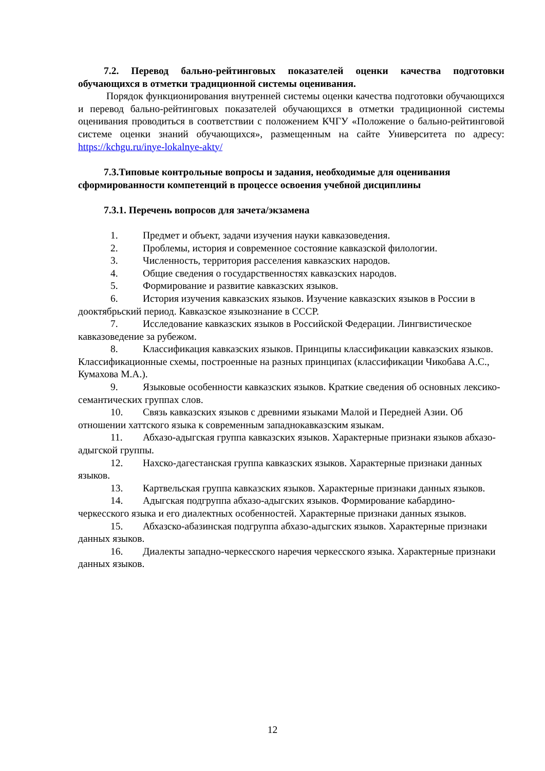7.2. Перевод бально-рейтинговых показателей оценки качества подготовки обучающихся в отметки традиционной системы оценивания.
Порядок функционирования внутренней системы оценки качества подготовки обучающихся и перевод бально-рейтинговых показателей обучающихся в отметки традиционной системы оценивания проводиться в соответствии с положением КЧГУ «Положение о бально-рейтинговой системе оценки знаний обучающихся», размещенным на сайте Университета по адресу: https://kchgu.ru/inye-lokalnye-akty/
7.3.Типовые контрольные вопросы и задания, необходимые для оценивания сформированности компетенций в процессе освоения учебной дисциплины
7.3.1. Перечень вопросов для зачета/экзамена
1. Предмет и объект, задачи изучения науки кавказоведения.
2. Проблемы, история и современное состояние кавказской филологии.
3. Численность, территория расселения кавказских народов.
4. Общие сведения о государственностях кавказских народов.
5. Формирование и развитие кавказских языков.
6. История изучения кавказских языков. Изучение кавказских языков в России в дооктябрьский период. Кавказское языкознание в СССР.
7. Исследование кавказских языков в Российской Федерации. Лингвистическое кавказоведение за рубежом.
8. Классификация кавказских языков. Принципы классификации кавказских языков. Классификационные схемы, построенные на разных принципах (классификации Чикобава А.С., Кумахова М.А.).
9. Языковые особенности кавказских языков. Краткие сведения об основных лексико-семантических группах слов.
10. Связь кавказских языков с древними языками Малой и Передней Азии. Об отношении хаттского языка к современным западнокавказским языкам.
11. Абхазо-адыгская группа кавказских языков. Характерные признаки языков абхазо-адыгской группы.
12. Нахско-дагестанская группа кавказских языков. Характерные признаки данных языков.
13. Картвельская группа кавказских языков. Характерные признаки данных языков.
14. Адыгская подгруппа абхазо-адыгских языков. Формирование кабардино-черкесского языка и его диалектных особенностей. Характерные признаки данных языков.
15. Абхазско-абазинская подгруппа абхазо-адыгских языков. Характерные признаки данных языков.
16. Диалекты западно-черкесского наречия черкесского языка. Характерные признаки данных языков.
12